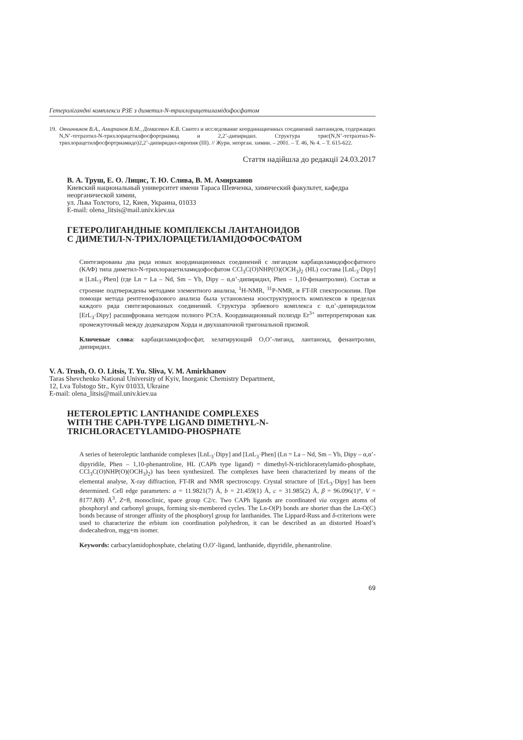Гетеролігандні комплекси РЗЕ з диметил-N-трихлорацетиламідофосфатом
19. Овчинников В.А., Амирханов В.М., Домасевич К.В. Синтез и исследование координационных соединений лантанидов, содержащих N,N’-тетраэтил-N-трихлорацетилфосфортриамид и 2,2’-дипиридил. Структура трис(N,N’-тетраэтил-N-трихлорацетилфосфортриамидо)2,2’-дипиридил-европия (III). // Журн. неорган. химии. – 2001. – Т. 46, № 4. – Т. 615-622.
Стаття надійшла до редакції 24.03.2017
В. А. Труш, Е. О. Лицис, Т. Ю. Слива, В. М. Амирханов
Киевский национальный университет имени Тараса Шевченка, химический факультет, кафедра неорганической химии,
ул. Льва Толстого, 12, Киев, Украина, 01033
E-mail: olena_litsis@mail.univ.kiev.ua
ГЕТЕРОЛИГАНДНЫЕ КОМПЛЕКСЫ ЛАНТАНОИДОВ
С ДИМЕТИЛ-N-ТРИХЛОРАЦЕТИЛАМІДОФОСФАТОМ
Синтезированы два ряда новых координационных соединений с лигандом карбациламидофосфатного (КАФ) типа диметил-N-трихлорацетиламидофосфатом CCl<sub>3</sub>C(O)NHP(O)(OCH<sub>3</sub>)<sub>2</sub> (HL) состава [LnL<sub>3</sub>·Dipy] и [LnL<sub>3</sub>·Phen] (где Ln = La – Nd, Sm – Yb, Dipy – α,α’-дипиридил, Phen – 1,10-фенантролин). Состав и строение подтверждены методами элементного анализа, <sup>1</sup>H-NMR, <sup>31</sup>P-NMR, и FT-IR спектроскопии. При помощи метода рентгенофазового анализа была установлена изоструктурность комплексов в пределах каждого ряда синтезированных соединений. Структура эрбиевого комплекса с α,α’-дипиридилом [ErL<sub>3</sub>·Dipy] расшифрована методом полного РСтА. Координационный полиэдр Er<sup>3+</sup> интерпретирован как промежуточный между додекаэдром Хорда и двухшапочной тригональной призмой.
Ключевые слова: карбациламидофосфат, хелатирующий O,O’-лиганд, лантаноид, фенантролин, дипиридил.
V. A. Trush, O. O. Litsis, T. Yu. Sliva, V. M. Amirkhanov
Taras Shevchenko National University of Kyiv, Inorganic Chemistry Department,
12, Lva Tolstogo Str., Kyiv 01033, Ukraine
E-mail: olena_litsis@mail.univ.kiev.ua
HETEROLEPTIC LANTHANIDE COMPLEXES
WITH THE CAPH-TYPE LIGAND DIMETHYL-N-
TRICHLORACETYLAMIDO-PHOSPHATE
A series of heteroleptic lanthanide complexes [LnL<sub>3</sub>·Dipy] and [LnL<sub>3</sub>·Phen] (Ln = La – Nd, Sm – Yb, Dipy – α,α’-dipyridile, Phen – 1,10-phenantroline, HL (CAPh type ligand) = dimethyl-N-trichloracetylamido-phosphate, CCl<sub>3</sub>C(O)NHP(O)(OCH<sub>3</sub>)<sub>2</sub>) has been synthesized. The complexes have been characterized by means of the elemental analyse, X-ray diffraction, FT-IR and NMR spectroscopy. Crystal structure of [ErL<sub>3</sub>·Dipy] has been determined. Cell edge parameters: a = 11.9821(7) Å, b = 21.459(1) Å, c = 31.985(2) Å, β = 96.096(1)°, V = 8177.8(8) Å<sup>3</sup>, Z=8, monoclinic, space group C2/c. Two CAPh ligands are coordinated via oxygen atoms of phosphoryl and carbonyl groups, forming six-membered cycles. The Ln-O(P) bonds are shorter than the Ln-O(C) bonds because of stronger affinity of the phosphoryl group for lanthanides. The Lippard-Russ and δ-criterions were used to characterize the erbium ion coordination polyhedron, it can be described as an distorted Hoard’s dodecahedron, mgg+m isomer.
Keywords: carbacylamidophosphate, chelating O,O’-ligand, lanthanide, dipyridile, phenantroline.
69